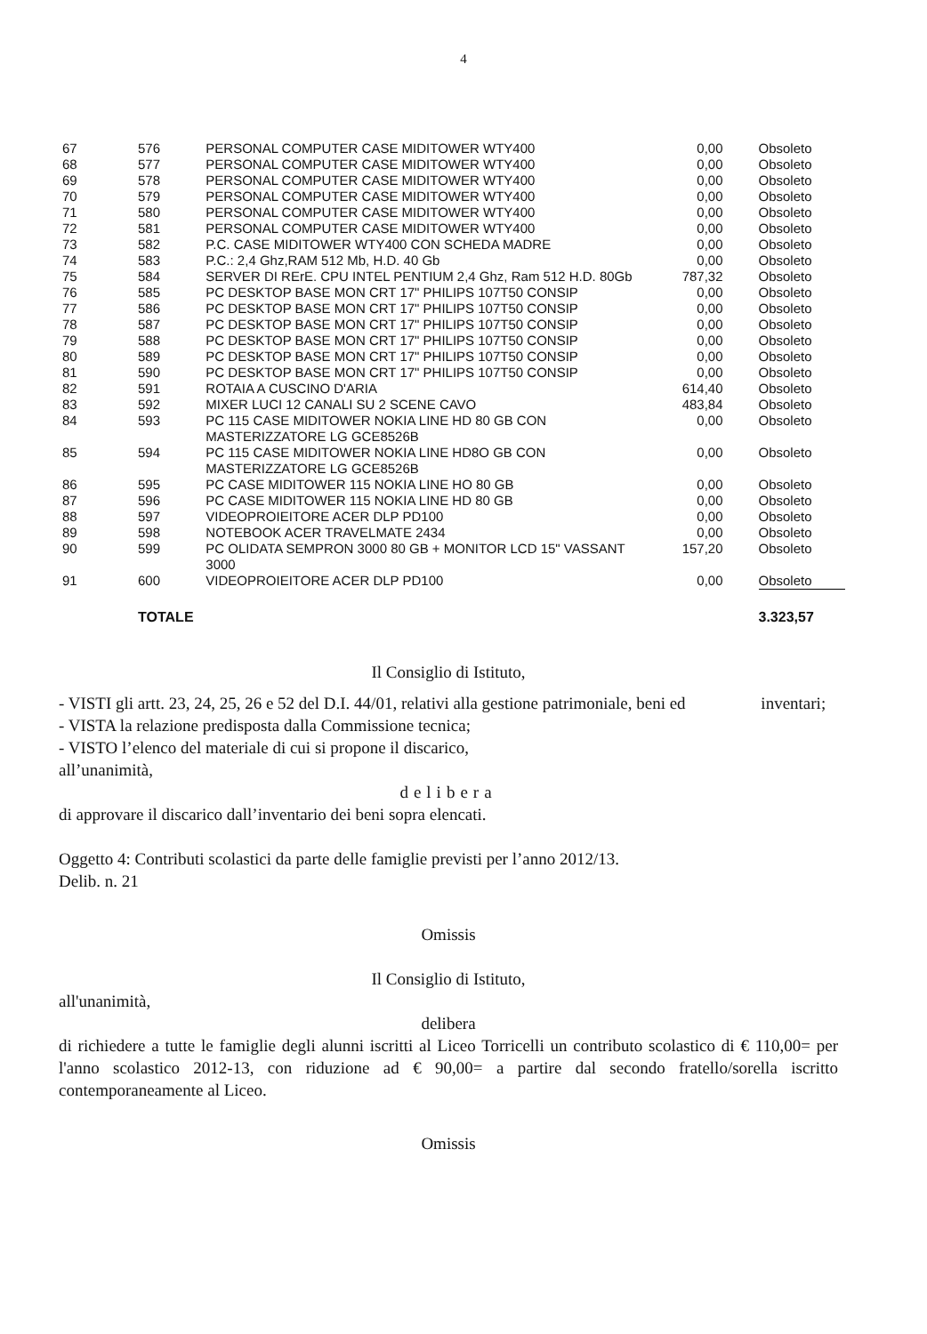4
| 67 | 576 | PERSONAL COMPUTER CASE MIDITOWER WTY400 | 0,00 | Obsoleto |
| 68 | 577 | PERSONAL COMPUTER CASE MIDITOWER WTY400 | 0,00 | Obsoleto |
| 69 | 578 | PERSONAL COMPUTER CASE MIDITOWER WTY400 | 0,00 | Obsoleto |
| 70 | 579 | PERSONAL COMPUTER CASE MIDITOWER WTY400 | 0,00 | Obsoleto |
| 71 | 580 | PERSONAL COMPUTER CASE MIDITOWER WTY400 | 0,00 | Obsoleto |
| 72 | 581 | PERSONAL COMPUTER CASE MIDITOWER WTY400 | 0,00 | Obsoleto |
| 73 | 582 | P.C. CASE MIDITOWER WTY400 CON SCHEDA MADRE | 0,00 | Obsoleto |
| 74 | 583 | P.C.: 2,4 Ghz,RAM 512 Mb, H.D. 40 Gb | 0,00 | Obsoleto |
| 75 | 584 | SERVER DI RErE. CPU INTEL PENTIUM 2,4 Ghz, Ram 512 H.D. 80Gb | 787,32 | Obsoleto |
| 76 | 585 | PC DESKTOP BASE MON CRT 17" PHILIPS 107T50 CONSIP | 0,00 | Obsoleto |
| 77 | 586 | PC DESKTOP BASE MON CRT 17" PHILIPS 107T50 CONSIP | 0,00 | Obsoleto |
| 78 | 587 | PC DESKTOP BASE MON CRT 17" PHILIPS 107T50 CONSIP | 0,00 | Obsoleto |
| 79 | 588 | PC DESKTOP BASE MON CRT 17" PHILIPS 107T50 CONSIP | 0,00 | Obsoleto |
| 80 | 589 | PC DESKTOP BASE MON CRT 17" PHILIPS 107T50 CONSIP | 0,00 | Obsoleto |
| 81 | 590 | PC DESKTOP BASE MON CRT 17" PHILIPS 107T50 CONSIP | 0,00 | Obsoleto |
| 82 | 591 | ROTAIA A CUSCINO D'ARIA | 614,40 | Obsoleto |
| 83 | 592 | MIXER LUCI 12 CANALI SU 2 SCENE CAVO | 483,84 | Obsoleto |
| 84 | 593 | PC 115 CASE MIDITOWER NOKIA LINE HD 80 GB CON MASTERIZZATORE LG GCE8526B | 0,00 | Obsoleto |
| 85 | 594 | PC 115 CASE MIDITOWER NOKIA LINE HD8O GB CON MASTERIZZATORE LG GCE8526B | 0,00 | Obsoleto |
| 86 | 595 | PC CASE MIDITOWER 115 NOKIA LINE HO 80 GB | 0,00 | Obsoleto |
| 87 | 596 | PC CASE MIDITOWER 115 NOKIA LINE HD 80 GB | 0,00 | Obsoleto |
| 88 | 597 | VIDEOPROIEITORE ACER DLP PD100 | 0,00 | Obsoleto |
| 89 | 598 | NOTEBOOK ACER TRAVELMATE 2434 | 0,00 | Obsoleto |
| 90 | 599 | PC OLIDATA SEMPRON 3000 80 GB + MONITOR LCD 15" VASSANT 3000 | 157,20 | Obsoleto |
| 91 | 600 | VIDEOPROIEITORE ACER DLP PD100 | 0,00 | Obsoleto |
| | TOTALE | | | 3.323,57 |
Il Consiglio di Istituto,
- VISTI gli artt. 23, 24, 25, 26 e 52 del D.I. 44/01, relativi alla gestione patrimoniale, beni ed inventari;
- VISTA la relazione predisposta dalla Commissione tecnica;
- VISTO l’elenco del materiale di cui si propone il discarico,
all’unanimità,
delibera
di approvare il discarico dall’inventario dei beni sopra elencati.
Oggetto 4: Contributi scolastici da parte delle famiglie previsti per l’anno 2012/13.
Delib. n. 21
Omissis
Il Consiglio di Istituto,
all'unanimità,
delibera
di richiedere a tutte le famiglie degli alunni iscritti al Liceo Torricelli un contributo scolastico di € 110,00= per l'anno scolastico 2012-13, con riduzione ad € 90,00= a partire dal secondo fratello/sorella iscritto contemporaneamente al Liceo.
Omissis